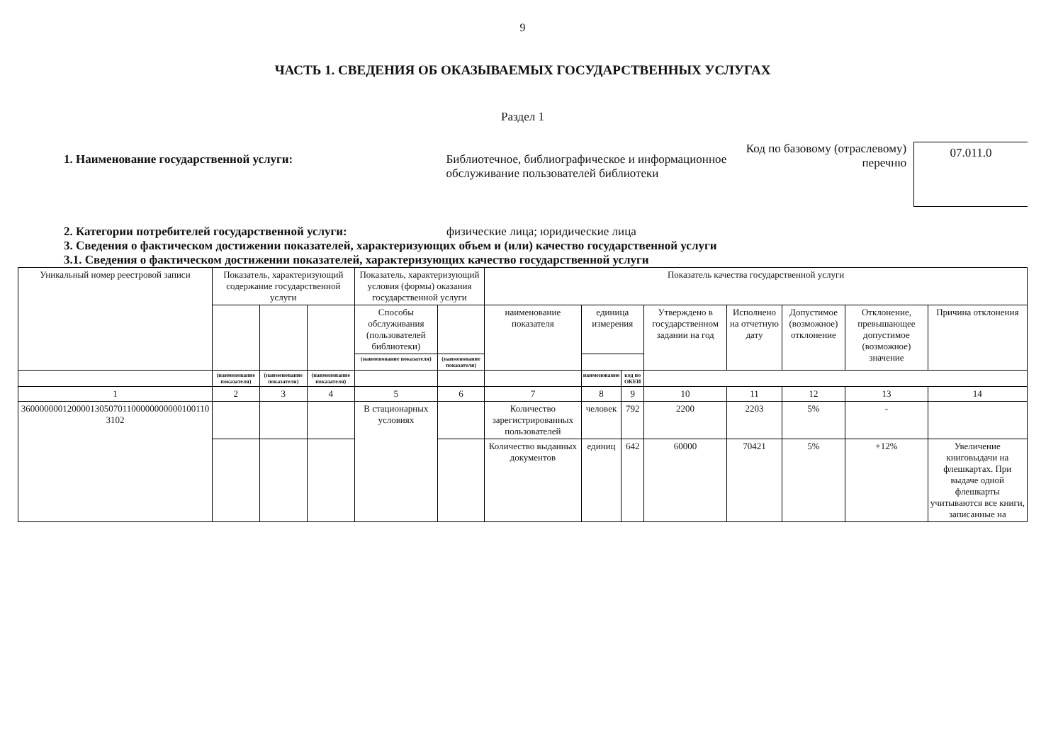9
ЧАСТЬ 1. СВЕДЕНИЯ ОБ ОКАЗЫВАЕМЫХ ГОСУДАРСТВЕННЫХ УСЛУГАХ
Раздел 1
1. Наименование государственной услуги: Библиотечное, библиографическое и информационное обслуживание пользователей библиотеки
Код по базовому (отраслевому) перечню
07.011.0
2. Категории потребителей государственной услуги: физические лица; юридические лица
3. Сведения о фактическом достижении показателей, характеризующих объем и (или) качество государственной услуги
3.1. Сведения о фактическом достижении показателей, характеризующих качество государственной услуги
| Уникальный номер реестровой записи | Показатель, характеризующий содержание государственной услуги | | | Показатель, характеризующий условия (формы) оказания государственной услуги | | Показатель качества государственной услуги | | | | | | | |
| --- | --- | --- | --- | --- | --- | --- | --- | --- | --- | --- | --- | --- | --- |
| | | | | Способы обслуживания (пользователей библиотеки) | | наименование показателя | единица измерения | | Утверждено в государственном задании на год | Исполнено на отчетную дату | Допустимое (возможное) отклонение | Отклонение, превышающее допустимое (возможное) значение | Причина отклонения |
| | | | | (наименование показателя) | (наименование показателя) | | | | | | | | |
| | (наименование показателя) | (наименование показателя) | (наименование показателя) | | | | наименование | код по ОКЕИ | | | | | |
| 1 | 2 | 3 | 4 | 5 | 6 | 7 | 8 | 9 | 10 | 11 | 12 | 13 | 14 |
| 36000000012000013050701100000000000100110 3102 | | | | В стационарных условиях | | Количество зарегистрированных пользователей | человек | 792 | 2200 | 2203 | 5% | - | |
| | | | | | | Количество выданных документов | единиц | 642 | 60000 | 70421 | 5% | +12% | Увеличение книговыдачи на флешкартах. При выдаче одной флешкарты учитываются все книги, записанные на |